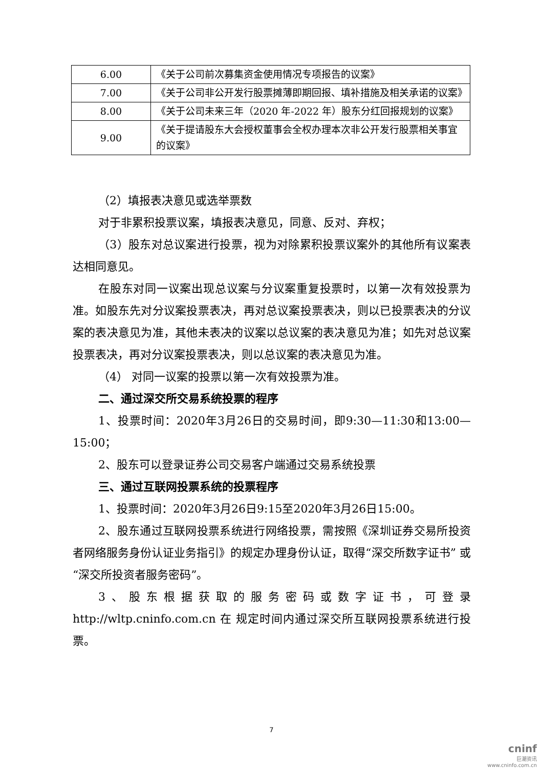| 6.00 | 《关于公司前次募集资金使用情况专项报告的议案》 |
| 7.00 | 《关于公司非公开发行股票摊薄即期回报、填补措施及相关承诺的议案》 |
| 8.00 | 《关于公司未来三年（2020 年-2022 年）股东分红回报规划的议案》 |
| 9.00 | 《关于提请股东大会授权董事会全权办理本次非公开发行股票相关事宜的议案》 |
（2）填报表决意见或选举票数
对于非累积投票议案，填报表决意见，同意、反对、弃权；
（3）股东对总议案进行投票，视为对除累积投票议案外的其他所有议案表达相同意见。
在股东对同一议案出现总议案与分议案重复投票时，以第一次有效投票为准。如股东先对分议案投票表决，再对总议案投票表决，则以已投票表决的分议案的表决意见为准，其他未表决的议案以总议案的表决意见为准；如先对总议案投票表决，再对分议案投票表决，则以总议案的表决意见为准。
（4） 对同一议案的投票以第一次有效投票为准。
二、通过深交所交易系统投票的程序
1、投票时间：2020年3月26日的交易时间，即9:30—11:30和13:00—15:00；
2、股东可以登录证券公司交易客户端通过交易系统投票
三、通过互联网投票系统的投票程序
1、投票时间：2020年3月26日9:15至2020年3月26日15:00。
2、股东通过互联网投票系统进行网络投票，需按照《深圳证券交易所投资者网络服务身份认证业务指引》的规定办理身份认证，取得“深交所数字证书” 或“深交所投资者服务密码”。
3、股东根据获取的服务密码或数字证书，可登录 http://wltp.cninfo.com.cn 在 规定时间内通过深交所互联网投票系统进行投票。
7
cninf
巨潮资讯
www.cninfo.com.cn